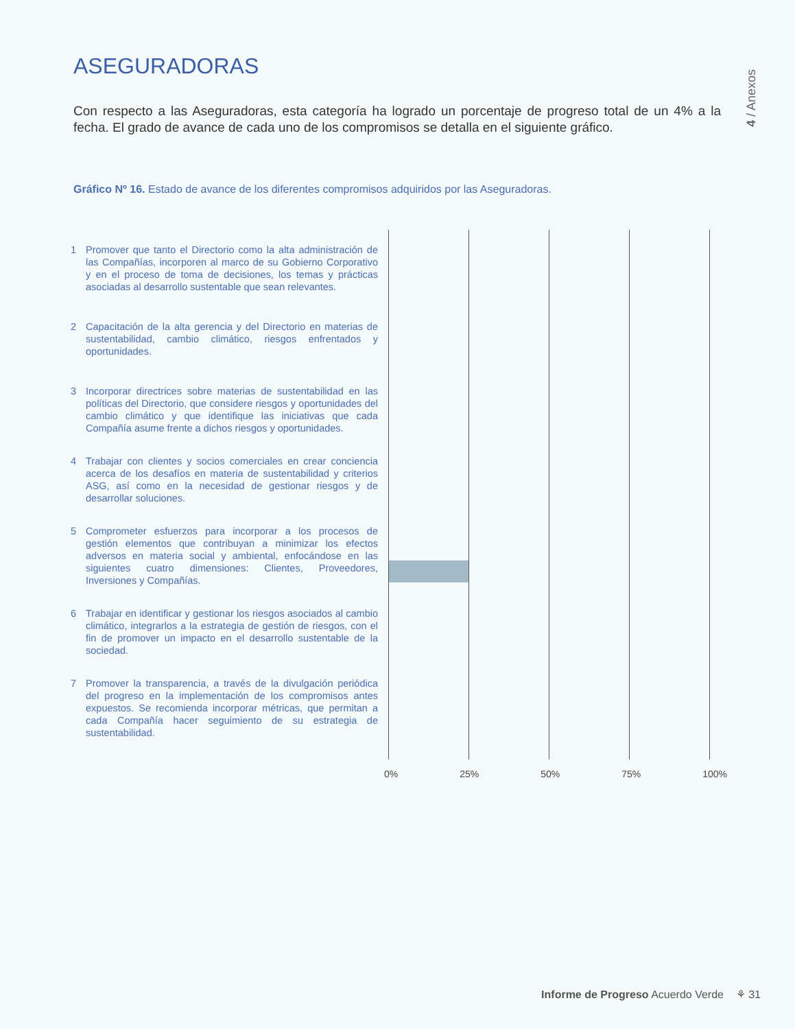ASEGURADORAS
4 / Anexos
Con respecto a las Aseguradoras, esta categoría ha logrado un porcentaje de progreso total de un 4% a la fecha. El grado de avance de cada uno de los compromisos se detalla en el siguiente gráfico.
Gráfico Nº 16. Estado de avance de los diferentes compromisos adquiridos por las Aseguradoras.
1 Promover que tanto el Directorio como la alta administración de las Compañías, incorporen al marco de su Gobierno Corporativo y en el proceso de toma de decisiones, los temas y prácticas asociadas al desarrollo sustentable que sean relevantes.
2 Capacitación de la alta gerencia y del Directorio en materias de sustentabilidad, cambio climático, riesgos enfrentados y oportunidades.
3 Incorporar directrices sobre materias de sustentabilidad en las políticas del Directorio, que considere riesgos y oportunidades del cambio climático y que identifique las iniciativas que cada Compañía asume frente a dichos riesgos y oportunidades.
4 Trabajar con clientes y socios comerciales en crear conciencia acerca de los desafíos en materia de sustentabilidad y criterios ASG, así como en la necesidad de gestionar riesgos y de desarrollar soluciones.
5 Comprometer esfuerzos para incorporar a los procesos de gestión elementos que contribuyan a minimizar los efectos adversos en materia social y ambiental, enfocándose en las siguientes cuatro dimensiones: Clientes, Proveedores, Inversiones y Compañías.
6 Trabajar en identificar y gestionar los riesgos asociados al cambio climático, integrarlos a la estrategia de gestión de riesgos, con el fin de promover un impacto en el desarrollo sustentable de la sociedad.
7 Promover la transparencia, a través de la divulgación periódica del progreso en la implementación de los compromisos antes expuestos. Se recomienda incorporar métricas, que permitan a cada Compañía hacer seguimiento de su estrategia de sustentabilidad.
0% 25% 50% 75% 100%
Informe de Progreso Acuerdo Verde ⚘ 31